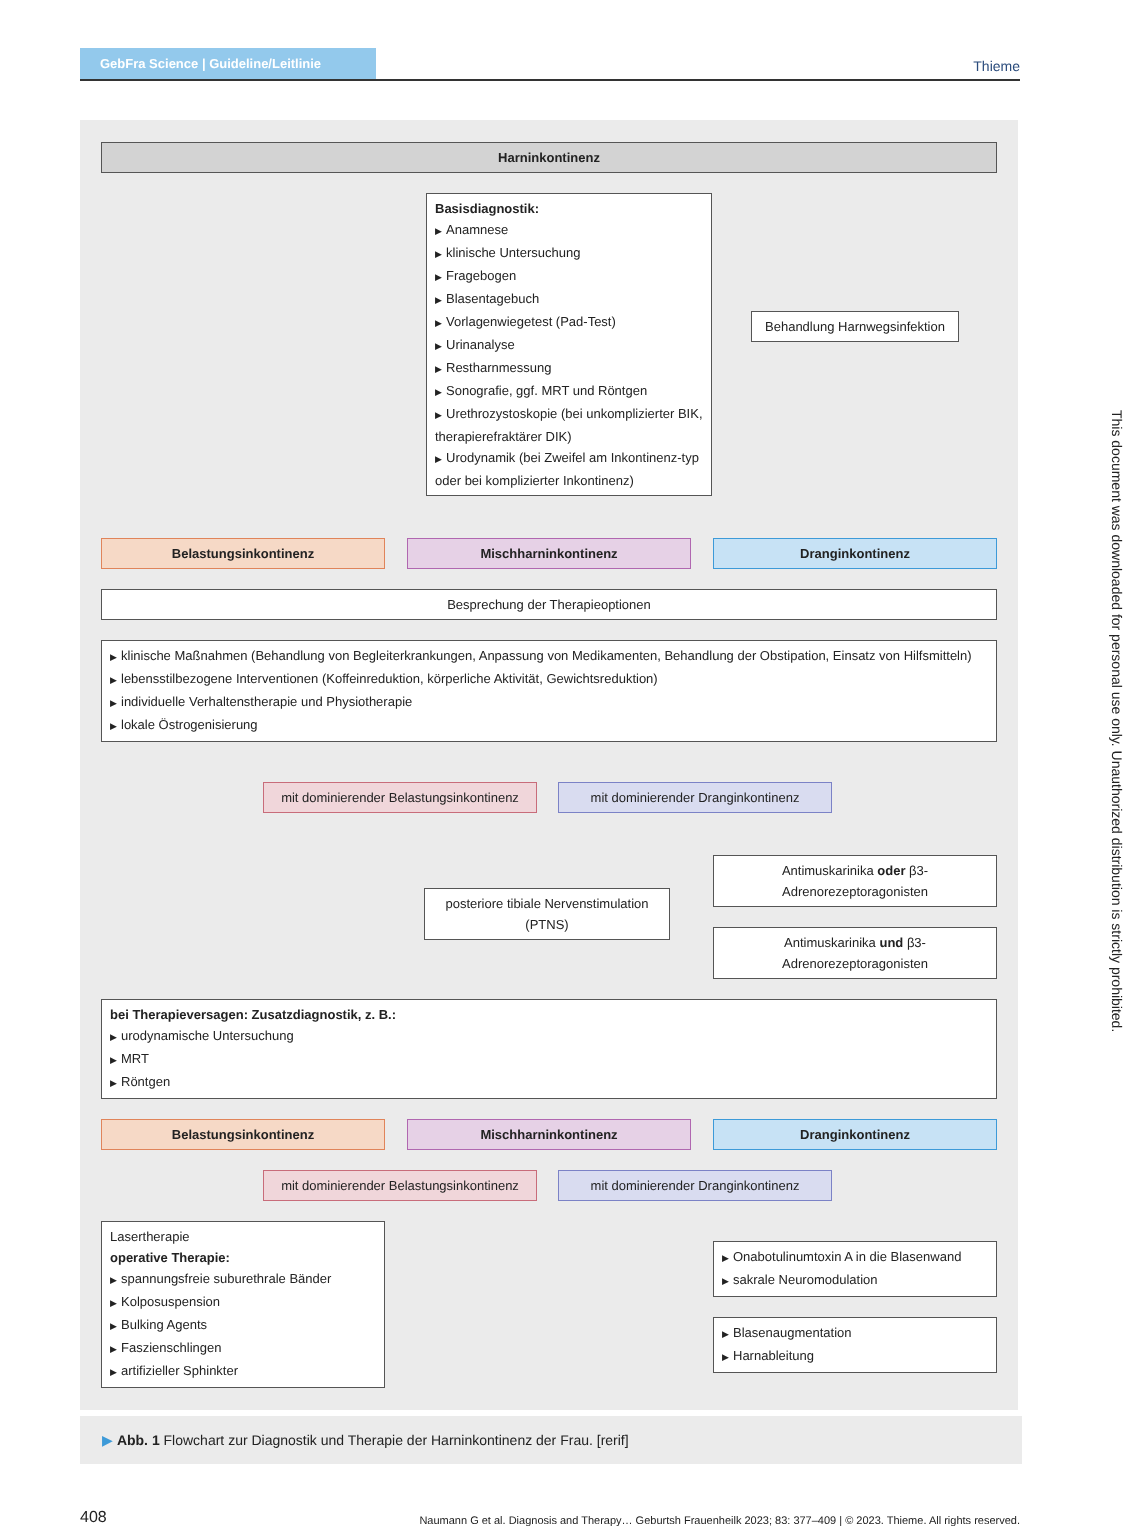GebFra Science | Guideline/Leitlinie
Thieme
Harninkontinenz
Basisdiagnostik:
▶ Anamnese
▶ klinische Untersuchung
▶ Fragebogen
▶ Blasentagebuch
▶ Vorlagenwiegetest (Pad-Test)
▶ Urinanalyse
▶ Restharnmessung
▶ Sonografie, ggf. MRT und Röntgen
▶ Urethrozystoskopie (bei unkomplizierter BIK, therapierefraktärer DIK)
▶ Urodynamik (bei Zweifel am Inkontinenz-typ oder bei komplizierter Inkontinenz)
Behandlung Harnwegsinfektion
Belastungsinkontinenz Mischharninkontinenz Dranginkontinenz
Besprechung der Therapieoptionen
▶ klinische Maßnahmen (Behandlung von Begleiterkrankungen, Anpassung von Medikamenten, Behandlung der Obstipation, Einsatz von Hilfsmitteln)
▶ lebensstilbezogene Interventionen (Koffeinreduktion, körperliche Aktivität, Gewichtsreduktion)
▶ individuelle Verhaltenstherapie und Physiotherapie
▶ lokale Östrogenisierung
mit dominierender Belastungsinkontinenz
mit dominierender Dranginkontinenz
posteriore tibiale Nervenstimulation (PTNS)
Antimuskarinika oder β3-Adrenorezeptoragonisten
Antimuskarinika und β3-Adrenorezeptoragonisten
bei Therapieversagen: Zusatzdiagnostik, z. B.:
▶ urodynamische Untersuchung
▶ MRT
▶ Röntgen
Belastungsinkontinenz Mischharninkontinenz Dranginkontinenz
mit dominierender Belastungsinkontinenz
mit dominierender Dranginkontinenz
Lasertherapie
operative Therapie:
▶ spannungsfreie suburethrale Bänder
▶ Kolposuspension
▶ Bulking Agents
▶ Faszienschlingen
▶ artifizieller Sphinkter
▶ Onabotulinumtoxin A in die Blasenwand
▶ sakrale Neuromodulation
▶ Blasenaugmentation
▶ Harnableitung
▶ Abb. 1 Flowchart zur Diagnostik und Therapie der Harninkontinenz der Frau. [rerif]
408
Naumann G et al. Diagnosis and Therapy… Geburtsh Frauenheilk 2023; 83: 377–409 | © 2023. Thieme. All rights reserved.
This document was downloaded for personal use only. Unauthorized distribution is strictly prohibited.